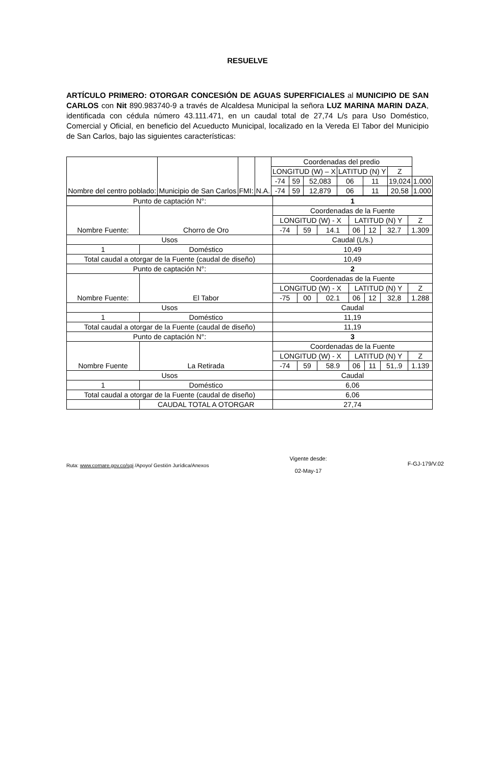RESUELVE
ARTÍCULO PRIMERO: OTORGAR CONCESIÓN DE AGUAS SUPERFICIALES al MUNICIPIO DE SAN CARLOS con Nit 890.983740-9 a través de Alcaldesa Municipal la señora LUZ MARINA MARIN DAZA, identificada con cédula número 43.111.471, en un caudal total de 27,74 L/s para Uso Doméstico, Comercial y Oficial, en beneficio del Acueducto Municipal, localizado en la Vereda El Tabor del Municipio de San Carlos, bajo las siguientes características:
| Nombre del centro poblado: | Municipio de San Carlos | FMI: | N.A. | Coordenadas del predio | | | | | | |
| | | | | LONGITUD (W) – X | | | LATITUD (N) Y | | Z | |
| | | | | -74 | 59 | 52,083 | 06 | 11 | 19,024 | 1.000 |
| | | | | -74 | 59 | 12,879 | 06 | 11 | 20,58 | 1.000 |
| Punto de captación N°: | | 1 | | | | | | |
| Nombre Fuente: | Chorro de Oro | Coordenadas de la Fuente | | | | | | |
| | | LONGITUD (W) - X | | | LATITUD (N) Y | | | Z |
| | | -74 | 59 | 14.1 | 06 | 12 | 32.7 | 1.309 |
| Usos | | Caudal (L/s.) | | | | | | |
| 1 | Doméstico | 10,49 | | | | | | |
| Total caudal a otorgar de la Fuente (caudal de diseño) | | 10,49 | | | | | | |
| Punto de captación N°: | | 2 | | | | | | |
| Nombre Fuente: | El Tabor | Coordenadas de la Fuente | | | | | | |
| | | LONGITUD (W) - X | | | LATITUD (N) Y | | | Z |
| | | -75 | 00 | 02.1 | 06 | 12 | 32,8 | 1.288 |
| Usos | | Caudal | | | | | | |
| 1 | Doméstico | 11,19 | | | | | | |
| Total caudal a otorgar de la Fuente (caudal de diseño) | | 11,19 | | | | | | |
| Punto de captación N°: | | 3 | | | | | | |
| Nombre Fuente | La Retirada | Coordenadas de la Fuente | | | | | | |
| | | LONGITUD (W) - X | | | LATITUD (N) Y | | | Z |
| | | -74 | 59 | 58.9 | 06 | 11 | 51,.9 | 1.139 |
| Usos | | Caudal | | | | | | |
| 1 | Doméstico | 6,06 | | | | | | |
| Total caudal a otorgar de la Fuente (caudal de diseño) | | 6,06 | | | | | | |
| | CAUDAL TOTAL A OTORGAR | 27,74 | | | | | | |
Ruta: www.cornare.gov.co/sgi /Apoyo/ Gestión Jurídica/Anexos
Vigente desde:
02-May-17
F-GJ-179/V.02